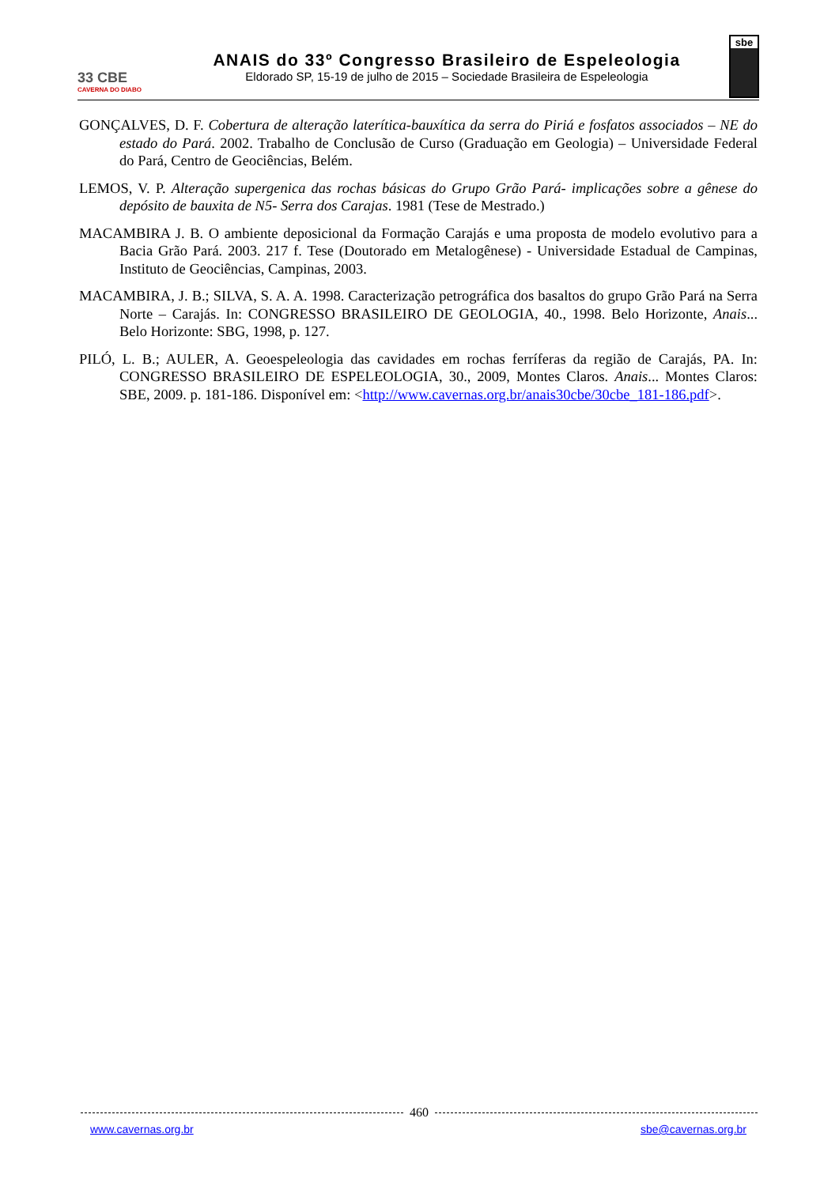33 CBE
CAVERNA DO DIABO
ANAIS do 33º Congresso Brasileiro de Espeleologia
Eldorado SP, 15-19 de julho de 2015 – Sociedade Brasileira de Espeleologia
sbe
GONÇALVES, D. F. Cobertura de alteração laterítica-bauxítica da serra do Piriá e fosfatos associados – NE do estado do Pará. 2002. Trabalho de Conclusão de Curso (Graduação em Geologia) – Universidade Federal do Pará, Centro de Geociências, Belém.
LEMOS, V. P. Alteração supergenica das rochas básicas do Grupo Grão Pará- implicações sobre a gênese do depósito de bauxita de N5- Serra dos Carajas. 1981 (Tese de Mestrado.)
MACAMBIRA J. B. O ambiente deposicional da Formação Carajás e uma proposta de modelo evolutivo para a Bacia Grão Pará. 2003. 217 f. Tese (Doutorado em Metalogênese) - Universidade Estadual de Campinas, Instituto de Geociências, Campinas, 2003.
MACAMBIRA, J. B.; SILVA, S. A. A. 1998. Caracterização petrográfica dos basaltos do grupo Grão Pará na Serra Norte – Carajás. In: CONGRESSO BRASILEIRO DE GEOLOGIA, 40., 1998. Belo Horizonte, Anais... Belo Horizonte: SBG, 1998, p. 127.
PILÓ, L. B.; AULER, A. Geoespeleologia das cavidades em rochas ferríferas da região de Carajás, PA. In: CONGRESSO BRASILEIRO DE ESPELEOLOGIA, 30., 2009, Montes Claros. Anais... Montes Claros: SBE, 2009. p. 181-186. Disponível em: <http://www.cavernas.org.br/anais30cbe/30cbe_181-186.pdf>.
460
www.cavernas.org.br sbe@cavernas.org.br